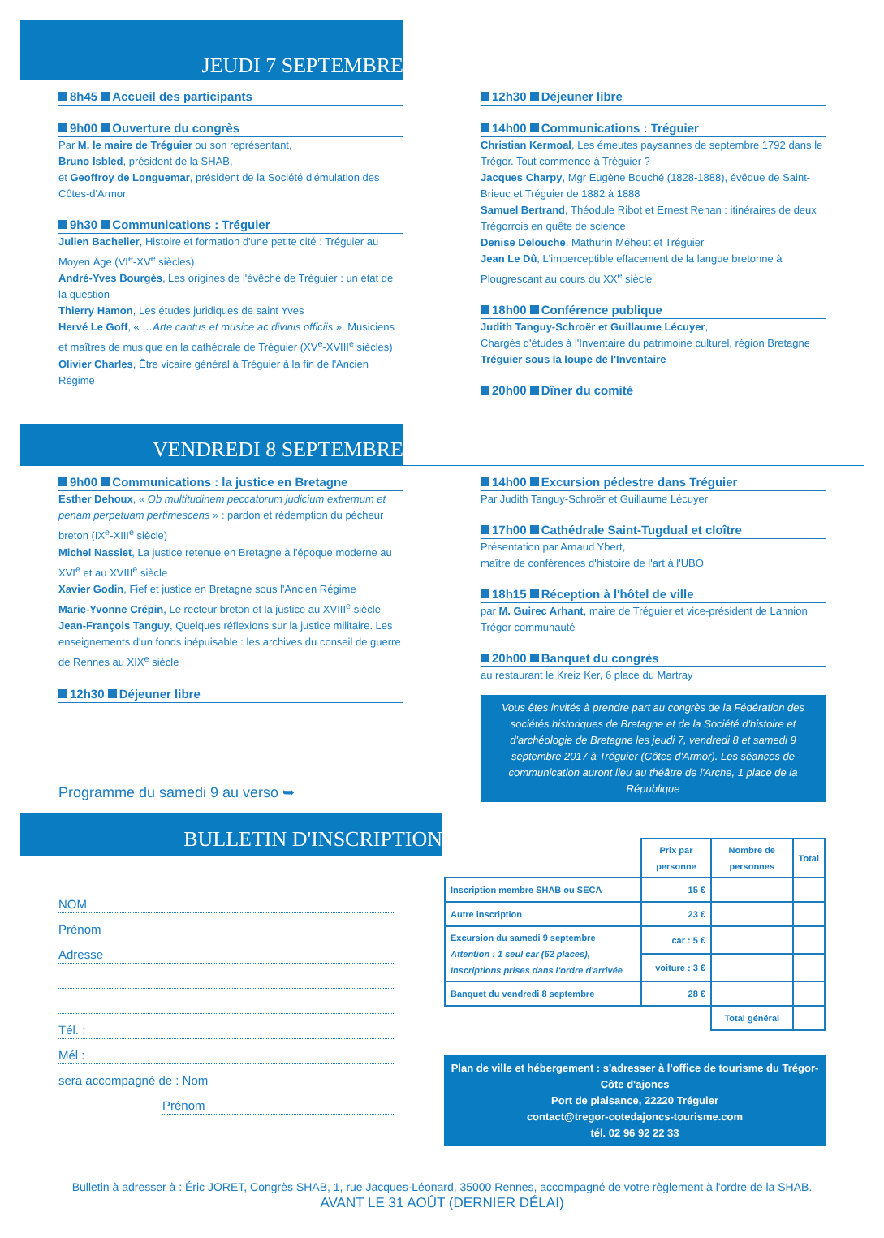JEUDI 7 SEPTEMBRE
8h45 Accueil des participants
9h00 Ouverture du congrès
Par M. le maire de Tréguier ou son représentant,
Bruno Isbled, président de la SHAB,
et Geoffroy de Longuemar, président de la Société d'émulation des Côtes-d'Armor
9h30 Communications : Tréguier
Julien Bachelier, Histoire et formation d'une petite cité : Tréguier au Moyen Âge (VI<sup>e</sup>-XV<sup>e</sup> siècles)
André-Yves Bourgès, Les origines de l'évêché de Tréguier : un état de la question
Thierry Hamon, Les études juridiques de saint Yves
Hervé Le Goff, « …Arte cantus et musice ac divinis officiis ». Musiciens et maîtres de musique en la cathédrale de Tréguier (XV<sup>e</sup>-XVIII<sup>e</sup> siècles)
Olivier Charles, Être vicaire général à Tréguier à la fin de l'Ancien Régime
12h30 Déjeuner libre
14h00 Communications : Tréguier
Christian Kermoal, Les émeutes paysannes de septembre 1792 dans le Trégor. Tout commence à Tréguier ?
Jacques Charpy, Mgr Eugène Bouché (1828-1888), évêque de Saint-Brieuc et Tréguier de 1882 à 1888
Samuel Bertrand, Théodule Ribot et Ernest Renan : itinéraires de deux Trégorrois en quête de science
Denise Delouche, Mathurin Méheut et Tréguier
Jean Le Dû, L'imperceptible effacement de la langue bretonne à Plougrescant au cours du XX<sup>e</sup> siècle
18h00 Conférence publique
Judith Tanguy-Schroër et Guillaume Lécuyer,
Chargés d'études à l'Inventaire du patrimoine culturel, région Bretagne
Tréguier sous la loupe de l'Inventaire
20h00 Dîner du comité
VENDREDI 8 SEPTEMBRE
9h00 Communications : la justice en Bretagne
Esther Dehoux, « Ob multitudinem peccatorum judicium extremum et penam perpetuam pertimescens » : pardon et rédemption du pécheur breton (IX<sup>e</sup>-XIII<sup>e</sup> siècle)
Michel Nassiet, La justice retenue en Bretagne à l'époque moderne au XVI<sup>e</sup> et au XVIII<sup>e</sup> siècle
Xavier Godin, Fief et justice en Bretagne sous l'Ancien Régime
Marie-Yvonne Crépin, Le recteur breton et la justice au XVIII<sup>e</sup> siècle
Jean-François Tanguy, Quelques réflexions sur la justice militaire. Les enseignements d'un fonds inépuisable : les archives du conseil de guerre de Rennes au XIX<sup>e</sup> siècle
12h30 Déjeuner libre
Programme du samedi 9 au verso ➥
14h00 Excursion pédestre dans Tréguier
Par Judith Tanguy-Schroër et Guillaume Lécuyer
17h00 Cathédrale Saint-Tugdual et cloître
Présentation par Arnaud Ybert,
maître de conférences d'histoire de l'art à l'UBO
18h15 Réception à l'hôtel de ville
par M. Guirec Arhant, maire de Tréguier et vice-président de Lannion Trégor communauté
20h00 Banquet du congrès
au restaurant le Kreiz Ker, 6 place du Martray
Vous êtes invités à prendre part au congrès de la Fédération des sociétés historiques de Bretagne et de la Société d'histoire et d'archéologie de Bretagne les jeudi 7, vendredi 8 et samedi 9 septembre 2017 à Tréguier (Côtes d'Armor). Les séances de communication auront lieu au théâtre de l'Arche, 1 place de la République
BULLETIN D'INSCRIPTION
NOM
Prénom
Adresse
Tél. :
Mél :
sera accompagné de : Nom
Prénom
| | Prix par personne | Nombre de personnes | Total |
| Inscription membre SHAB ou SECA | 15 € | | |
| Autre inscription | 23 € | | |
| Excursion du samedi 9 septembre Attention : 1 seul car (62 places), Inscriptions prises dans l'ordre d'arrivée | car : 5 € | | |
| | voiture : 3 € | | |
| Banquet du vendredi 8 septembre | 28 € | | |
| | | Total général | |
Plan de ville et hébergement : s'adresser à l'office de tourisme du Trégor-Côte d'ajoncs
Port de plaisance, 22220 Tréguier
contact@tregor-cotedajoncs-tourisme.com
tél. 02 96 92 22 33
Bulletin à adresser à : Éric JORET, Congrès SHAB, 1, rue Jacques-Léonard, 35000 Rennes, accompagné de votre règlement à l'ordre de la SHAB.
AVANT LE 31 AOÛT (DERNIER DÉLAI)